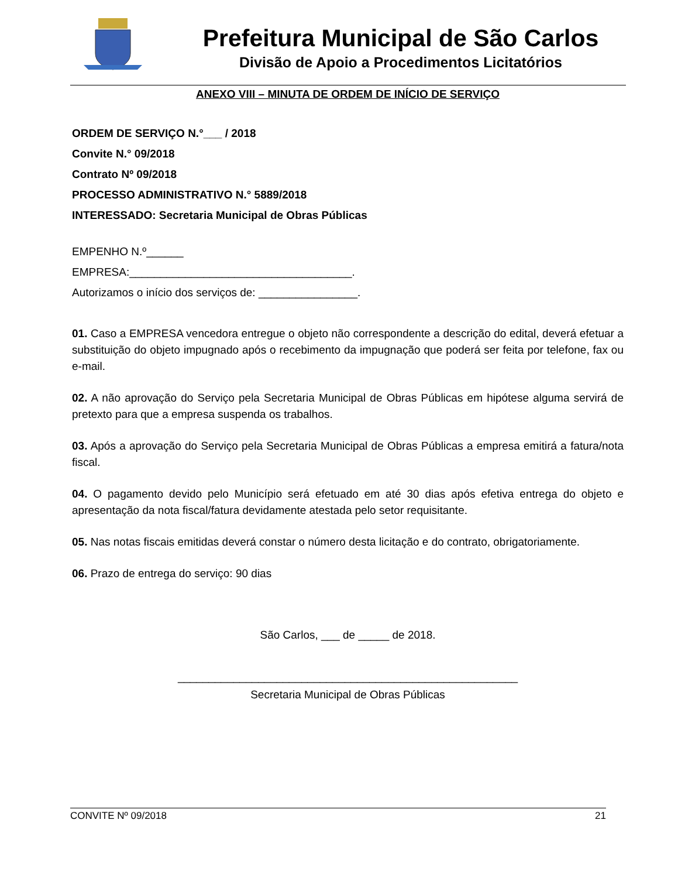Prefeitura Municipal de São Carlos
Divisão de Apoio a Procedimentos Licitatórios
ANEXO VIII – MINUTA DE ORDEM DE INÍCIO DE SERVIÇO
ORDEM DE SERVIÇO N.°___ / 2018
Convite N.° 09/2018
Contrato Nº 09/2018
PROCESSO ADMINISTRATIVO N.° 5889/2018
INTERESSADO: Secretaria Municipal de Obras Públicas
EMPENHO N.º______
EMPRESA:____________________________________.
Autorizamos o início dos serviços de: ________________.
01. Caso a EMPRESA vencedora entregue o objeto não correspondente a descrição do edital, deverá efetuar a substituição do objeto impugnado após o recebimento da impugnação que poderá ser feita por telefone, fax ou e-mail.
02. A não aprovação do Serviço pela Secretaria Municipal de Obras Públicas em hipótese alguma servirá de pretexto para que a empresa suspenda os trabalhos.
03. Após a aprovação do Serviço pela Secretaria Municipal de Obras Públicas a empresa emitirá a fatura/nota fiscal.
04. O pagamento devido pelo Município será efetuado em até 30 dias após efetiva entrega do objeto e apresentação da nota fiscal/fatura devidamente atestada pelo setor requisitante.
05. Nas notas fiscais emitidas deverá constar o número desta licitação e do contrato, obrigatoriamente.
06. Prazo de entrega do serviço: 90 dias
São Carlos, ___ de _____ de 2018.
_______________________________________________________
Secretaria Municipal de Obras Públicas
CONVITE Nº 09/2018 21